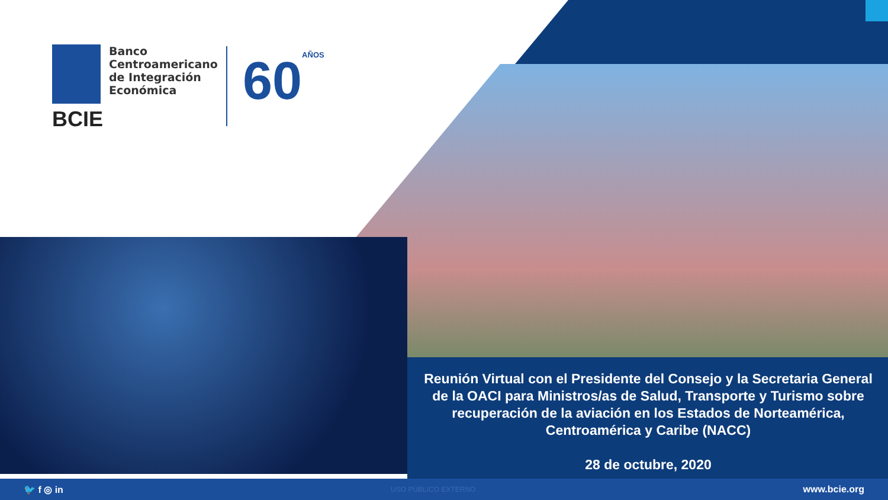Banco
Centroamericano
de Integración
Económica
BCIE
60AÑOS
Reunión Virtual con el Presidente del Consejo y la Secretaria General de la OACI para Ministros/as de Salud, Transporte y Turismo sobre recuperación de la aviación en los Estados de Norteamérica, Centroamérica y Caribe (NACC)
28 de octubre, 2020
🐦 f ◎ in USO PÚBLICO EXTERNO www.bcie.org